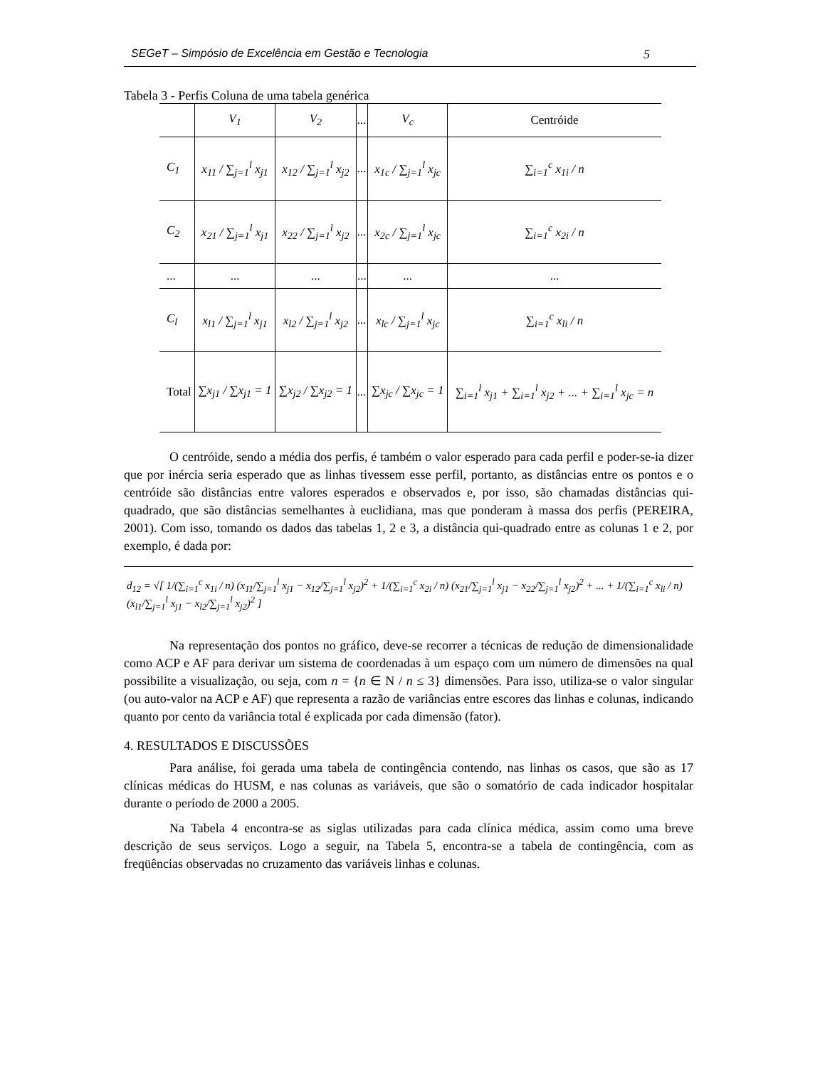SEGeT – Simpósio de Excelência em Gestão e Tecnologia 5
Tabela 3 - Perfis Coluna de uma tabela genérica
| | V<sub>1</sub> | V<sub>2</sub> | ... | V<sub>c</sub> | Centróide |
| C<sub>1</sub> | x<sub>11</sub> / ∑<sub>j=1</sub><sup>l</sup> x<sub>j1</sub> | x<sub>12</sub> / ∑<sub>j=1</sub><sup>l</sup> x<sub>j2</sub> | ... | x<sub>1c</sub> / ∑<sub>j=1</sub><sup>l</sup> x<sub>jc</sub> | ∑<sub>i=1</sub><sup>c</sup> x<sub>1i</sub> / n |
| C<sub>2</sub> | x<sub>21</sub> / ∑<sub>j=1</sub><sup>l</sup> x<sub>j1</sub> | x<sub>22</sub> / ∑<sub>j=1</sub><sup>l</sup> x<sub>j2</sub> | ... | x<sub>2c</sub> / ∑<sub>j=1</sub><sup>l</sup> x<sub>jc</sub> | ∑<sub>i=1</sub><sup>c</sup> x<sub>2i</sub> / n |
| ... | ... | ... | ... | ... | ... |
| C<sub>l</sub> | x<sub>l1</sub> / ∑<sub>j=1</sub><sup>l</sup> x<sub>j1</sub> | x<sub>l2</sub> / ∑<sub>j=1</sub><sup>l</sup> x<sub>j2</sub> | ... | x<sub>lc</sub> / ∑<sub>j=1</sub><sup>l</sup> x<sub>jc</sub> | ∑<sub>i=1</sub><sup>c</sup> x<sub>li</sub> / n |
| Total | ∑x<sub>j1</sub> / ∑x<sub>j1</sub> = 1 | ∑x<sub>j2</sub> / ∑x<sub>j2</sub> = 1 | ... | ∑x<sub>jc</sub> / ∑x<sub>jc</sub> = 1 | ∑<sub>i=1</sub><sup>l</sup> x<sub>j1</sub> + ∑<sub>i=1</sub><sup>l</sup> x<sub>j2</sub> + ... + ∑<sub>i=1</sub><sup>l</sup> x<sub>jc</sub> = n |
O centróide, sendo a média dos perfis, é também o valor esperado para cada perfil e poder-se-ia dizer que por inércia seria esperado que as linhas tivessem esse perfil, portanto, as distâncias entre os pontos e o centróide são distâncias entre valores esperados e observados e, por isso, são chamadas distâncias qui-quadrado, que são distâncias semelhantes à euclidiana, mas que ponderam à massa dos perfis (PEREIRA, 2001). Com isso, tomando os dados das tabelas 1, 2 e 3, a distância qui-quadrado entre as colunas 1 e 2, por exemplo, é dada por:
d<sub>12</sub> = √[ 1/(∑<sub>i=1</sub><sup>c</sup> x<sub>1i</sub> / n) (x<sub>11</sub>/∑<sub>j=1</sub><sup>l</sup> x<sub>j1</sub> − x<sub>12</sub>/∑<sub>j=1</sub><sup>l</sup> x<sub>j2</sub>)<sup>2</sup> + 1/(∑<sub>i=1</sub><sup>c</sup> x<sub>2i</sub> / n) (x<sub>21</sub>/∑<sub>j=1</sub><sup>l</sup> x<sub>j1</sub> − x<sub>22</sub>/∑<sub>j=1</sub><sup>l</sup> x<sub>j2</sub>)<sup>2</sup> + ... + 1/(∑<sub>i=1</sub><sup>c</sup> x<sub>li</sub> / n) (x<sub>l1</sub>/∑<sub>j=1</sub><sup>l</sup> x<sub>j1</sub> − x<sub>l2</sub>/∑<sub>j=1</sub><sup>l</sup> x<sub>j2</sub>)<sup>2</sup> ]
Na representação dos pontos no gráfico, deve-se recorrer a técnicas de redução de dimensionalidade como ACP e AF para derivar um sistema de coordenadas à um espaço com um número de dimensões na qual possibilite a visualização, ou seja, com n = {n ∈ N / n ≤ 3} dimensões. Para isso, utiliza-se o valor singular (ou auto-valor na ACP e AF) que representa a razão de variâncias entre escores das linhas e colunas, indicando quanto por cento da variância total é explicada por cada dimensão (fator).
4. RESULTADOS E DISCUSSÕES
Para análise, foi gerada uma tabela de contingência contendo, nas linhas os casos, que são as 17 clínicas médicas do HUSM, e nas colunas as variáveis, que são o somatório de cada indicador hospitalar durante o período de 2000 a 2005.
Na Tabela 4 encontra-se as siglas utilizadas para cada clínica médica, assim como uma breve descrição de seus serviços. Logo a seguir, na Tabela 5, encontra-se a tabela de contingência, com as freqüências observadas no cruzamento das variáveis linhas e colunas.